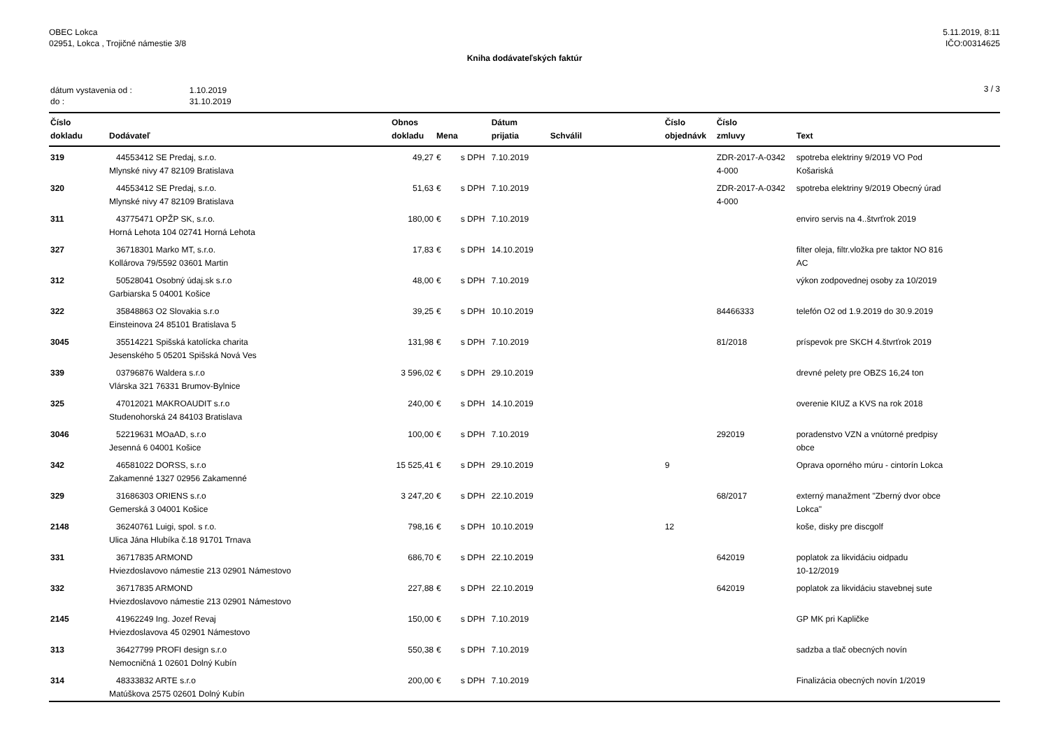OBEC Lokca
02951, Lokca , Trojičné námestie 3/8
5.11.2019, 8:11
IČO:00314625
Kniha dodávateľských faktúr
| dátum vystavenia od : | 1.10.2019 |
| do : | 31.10.2019 |
3 / 3
| Číslo dokladu | Dodávateľ | Obnos dokladu | Mena | | Dátum prijatia | Schválil | Číslo objednávk | Číslo zmluvy | Text |
| --- | --- | --- | --- | --- | --- | --- | --- | --- | --- |
| 319 | 44553412 SE Predaj, s.r.o. Mlynské nivy 47 82109 Bratislava | 49,27 | € | s DPH | 7.10.2019 | | | ZDR-2017-A-0342 4-000 | spotreba elektriny 9/2019 VO Pod Košariská |
| 320 | 44553412 SE Predaj, s.r.o. Mlynské nivy 47 82109 Bratislava | 51,63 | € | s DPH | 7.10.2019 | | | ZDR-2017-A-0342 4-000 | spotreba elektriny 9/2019 Obecný úrad |
| 311 | 43775471 OPŽP SK, s.r.o. Horná Lehota 104 02741 Horná Lehota | 180,00 | € | s DPH | 7.10.2019 | | | | enviro servis na 4..štvrťrok 2019 |
| 327 | 36718301 Marko MT, s.r.o. Kollárova 79/5592 03601 Martin | 17,83 | € | s DPH | 14.10.2019 | | | | filter oleja, filtr.vložka pre taktor NO 816 AC |
| 312 | 50528041 Osobný údaj.sk s.r.o Garbiarska 5 04001 Košice | 48,00 | € | s DPH | 7.10.2019 | | | | výkon zodpovednej osoby za 10/2019 |
| 322 | 35848863 O2 Slovakia s.r.o Einsteinova 24 85101 Bratislava 5 | 39,25 | € | s DPH | 10.10.2019 | | | 84466333 | telefón O2 od 1.9.2019 do 30.9.2019 |
| 3045 | 35514221 Spišská katolícka charita Jesenského 5 05201 Spišská Nová Ves | 131,98 | € | s DPH | 7.10.2019 | | | 81/2018 | príspevok pre SKCH 4.štvrťrok 2019 |
| 339 | 03796876 Waldera s.r.o Vlárska 321 76331 Brumov-Bylnice | 3 596,02 | € | s DPH | 29.10.2019 | | | | drevné pelety pre OBZS 16,24 ton |
| 325 | 47012021 MAKROAUDIT s.r.o Studenohorská 24 84103 Bratislava | 240,00 | € | s DPH | 14.10.2019 | | | | overenie KIUZ a KVS na rok 2018 |
| 3046 | 52219631 MOaAD, s.r.o Jesenná 6 04001 Košice | 100,00 | € | s DPH | 7.10.2019 | | | 292019 | poradenstvo VZN a vnútorné predpisy obce |
| 342 | 46581022 DORSS, s.r.o Zakamenné 1327 02956 Zakamenné | 15 525,41 | € | s DPH | 29.10.2019 | | 9 | | Oprava oporného múru - cintorín Lokca |
| 329 | 31686303 ORIENS s.r.o Gemerská 3 04001 Košice | 3 247,20 | € | s DPH | 22.10.2019 | | | 68/2017 | externý manažment "Zberný dvor obce Lokca" |
| 2148 | 36240761 Luigi, spol. s r.o. Ulica Jána Hlubíka č.18 91701 Trnava | 798,16 | € | s DPH | 10.10.2019 | | 12 | | koše, disky pre discgolf |
| 331 | 36717835 ARMOND Hviezdoslavovo námestie 213 02901 Námestovo | 686,70 | € | s DPH | 22.10.2019 | | | 642019 | poplatok za likvidáciu oidpadu 10-12/2019 |
| 332 | 36717835 ARMOND Hviezdoslavovo námestie 213 02901 Námestovo | 227,88 | € | s DPH | 22.10.2019 | | | 642019 | poplatok za likvidáciu stavebnej sute |
| 2145 | 41962249 Ing. Jozef Revaj Hviezdoslavova 45 02901 Námestovo | 150,00 | € | s DPH | 7.10.2019 | | | | GP MK pri Kapličke |
| 313 | 36427799 PROFI design s.r.o Nemocničná 1 02601 Dolný Kubín | 550,38 | € | s DPH | 7.10.2019 | | | | sadzba a tlač obecných novín |
| 314 | 48333832 ARTE s.r.o Matúškova 2575 02601 Dolný Kubín | 200,00 | € | s DPH | 7.10.2019 | | | | Finalizácia obecných novín 1/2019 |